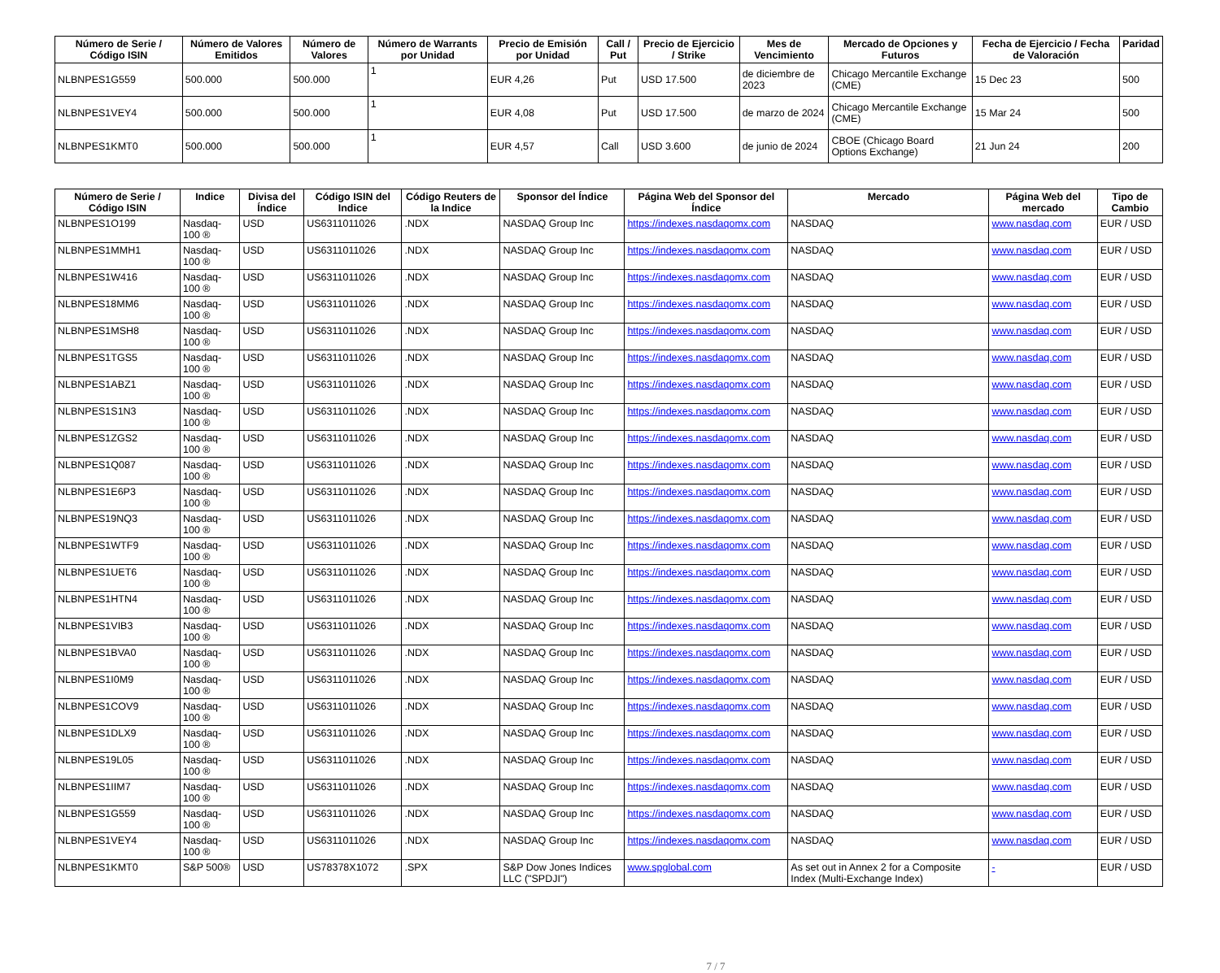| Número de Serie / Código ISIN | Número de Valores Emitidos | Número de Valores | Número de Warrants por Unidad | Precio de Emisión por Unidad | Call / Put | Precio de Ejercicio / Strike | Mes de Vencimiento | Mercado de Opciones y Futuros | Fecha de Ejercicio / Fecha de Valoración | Paridad |
| --- | --- | --- | --- | --- | --- | --- | --- | --- | --- | --- |
| NLBNPES1G559 | 500.000 | 500.000 | 1 | EUR 4,26 | Put | USD 17.500 | de diciembre de 2023 | Chicago Mercantile Exchange (CME) | 15 Dec 23 | 500 |
| NLBNPES1VEY4 | 500.000 | 500.000 | 1 | EUR 4,08 | Put | USD 17.500 | de marzo de 2024 | Chicago Mercantile Exchange (CME) | 15 Mar 24 | 500 |
| NLBNPES1KMT0 | 500.000 | 500.000 | 1 | EUR 4,57 | Call | USD 3.600 | de junio de 2024 | CBOE (Chicago Board Options Exchange) | 21 Jun 24 | 200 |
| Número de Serie / Código ISIN | Indice | Divisa del Índice | Código ISIN del Indice | Código Reuters de la Indice | Sponsor del Índice | Página Web del Sponsor del Índice | Mercado | Página Web del mercado | Tipo de Cambio |
| --- | --- | --- | --- | --- | --- | --- | --- | --- | --- |
| NLBNPES1O199 | Nasdaq-100 ® | USD | US6311011026 | .NDX | NASDAQ Group Inc | https://indexes.nasdaqomx.com | NASDAQ | www.nasdaq.com | EUR / USD |
| NLBNPES1MMH1 | Nasdaq-100 ® | USD | US6311011026 | .NDX | NASDAQ Group Inc | https://indexes.nasdaqomx.com | NASDAQ | www.nasdaq.com | EUR / USD |
| NLBNPES1W416 | Nasdaq-100 ® | USD | US6311011026 | .NDX | NASDAQ Group Inc | https://indexes.nasdaqomx.com | NASDAQ | www.nasdaq.com | EUR / USD |
| NLBNPES18MM6 | Nasdaq-100 ® | USD | US6311011026 | .NDX | NASDAQ Group Inc | https://indexes.nasdaqomx.com | NASDAQ | www.nasdaq.com | EUR / USD |
| NLBNPES1MSH8 | Nasdaq-100 ® | USD | US6311011026 | .NDX | NASDAQ Group Inc | https://indexes.nasdaqomx.com | NASDAQ | www.nasdaq.com | EUR / USD |
| NLBNPES1TGS5 | Nasdaq-100 ® | USD | US6311011026 | .NDX | NASDAQ Group Inc | https://indexes.nasdaqomx.com | NASDAQ | www.nasdaq.com | EUR / USD |
| NLBNPES1ABZ1 | Nasdaq-100 ® | USD | US6311011026 | .NDX | NASDAQ Group Inc | https://indexes.nasdaqomx.com | NASDAQ | www.nasdaq.com | EUR / USD |
| NLBNPES1S1N3 | Nasdaq-100 ® | USD | US6311011026 | .NDX | NASDAQ Group Inc | https://indexes.nasdaqomx.com | NASDAQ | www.nasdaq.com | EUR / USD |
| NLBNPES1ZGS2 | Nasdaq-100 ® | USD | US6311011026 | .NDX | NASDAQ Group Inc | https://indexes.nasdaqomx.com | NASDAQ | www.nasdaq.com | EUR / USD |
| NLBNPES1Q087 | Nasdaq-100 ® | USD | US6311011026 | .NDX | NASDAQ Group Inc | https://indexes.nasdaqomx.com | NASDAQ | www.nasdaq.com | EUR / USD |
| NLBNPES1E6P3 | Nasdaq-100 ® | USD | US6311011026 | .NDX | NASDAQ Group Inc | https://indexes.nasdaqomx.com | NASDAQ | www.nasdaq.com | EUR / USD |
| NLBNPES19NQ3 | Nasdaq-100 ® | USD | US6311011026 | .NDX | NASDAQ Group Inc | https://indexes.nasdaqomx.com | NASDAQ | www.nasdaq.com | EUR / USD |
| NLBNPES1WTF9 | Nasdaq-100 ® | USD | US6311011026 | .NDX | NASDAQ Group Inc | https://indexes.nasdaqomx.com | NASDAQ | www.nasdaq.com | EUR / USD |
| NLBNPES1UET6 | Nasdaq-100 ® | USD | US6311011026 | .NDX | NASDAQ Group Inc | https://indexes.nasdaqomx.com | NASDAQ | www.nasdaq.com | EUR / USD |
| NLBNPES1HTN4 | Nasdaq-100 ® | USD | US6311011026 | .NDX | NASDAQ Group Inc | https://indexes.nasdaqomx.com | NASDAQ | www.nasdaq.com | EUR / USD |
| NLBNPES1VIB3 | Nasdaq-100 ® | USD | US6311011026 | .NDX | NASDAQ Group Inc | https://indexes.nasdaqomx.com | NASDAQ | www.nasdaq.com | EUR / USD |
| NLBNPES1BVA0 | Nasdaq-100 ® | USD | US6311011026 | .NDX | NASDAQ Group Inc | https://indexes.nasdaqomx.com | NASDAQ | www.nasdaq.com | EUR / USD |
| NLBNPES1I0M9 | Nasdaq-100 ® | USD | US6311011026 | .NDX | NASDAQ Group Inc | https://indexes.nasdaqomx.com | NASDAQ | www.nasdaq.com | EUR / USD |
| NLBNPES1COV9 | Nasdaq-100 ® | USD | US6311011026 | .NDX | NASDAQ Group Inc | https://indexes.nasdaqomx.com | NASDAQ | www.nasdaq.com | EUR / USD |
| NLBNPES1DLX9 | Nasdaq-100 ® | USD | US6311011026 | .NDX | NASDAQ Group Inc | https://indexes.nasdaqomx.com | NASDAQ | www.nasdaq.com | EUR / USD |
| NLBNPES19L05 | Nasdaq-100 ® | USD | US6311011026 | .NDX | NASDAQ Group Inc | https://indexes.nasdaqomx.com | NASDAQ | www.nasdaq.com | EUR / USD |
| NLBNPES1IIM7 | Nasdaq-100 ® | USD | US6311011026 | .NDX | NASDAQ Group Inc | https://indexes.nasdaqomx.com | NASDAQ | www.nasdaq.com | EUR / USD |
| NLBNPES1G559 | Nasdaq-100 ® | USD | US6311011026 | .NDX | NASDAQ Group Inc | https://indexes.nasdaqomx.com | NASDAQ | www.nasdaq.com | EUR / USD |
| NLBNPES1VEY4 | Nasdaq-100 ® | USD | US6311011026 | .NDX | NASDAQ Group Inc | https://indexes.nasdaqomx.com | NASDAQ | www.nasdaq.com | EUR / USD |
| NLBNPES1KMT0 | S&P 500® | USD | US78378X1072 | .SPX | S&P Dow Jones Indices LLC ("SPDJI") | www.spglobal.com | As set out in Annex 2 for a Composite Index (Multi-Exchange Index) | - | EUR / USD |
7 / 7